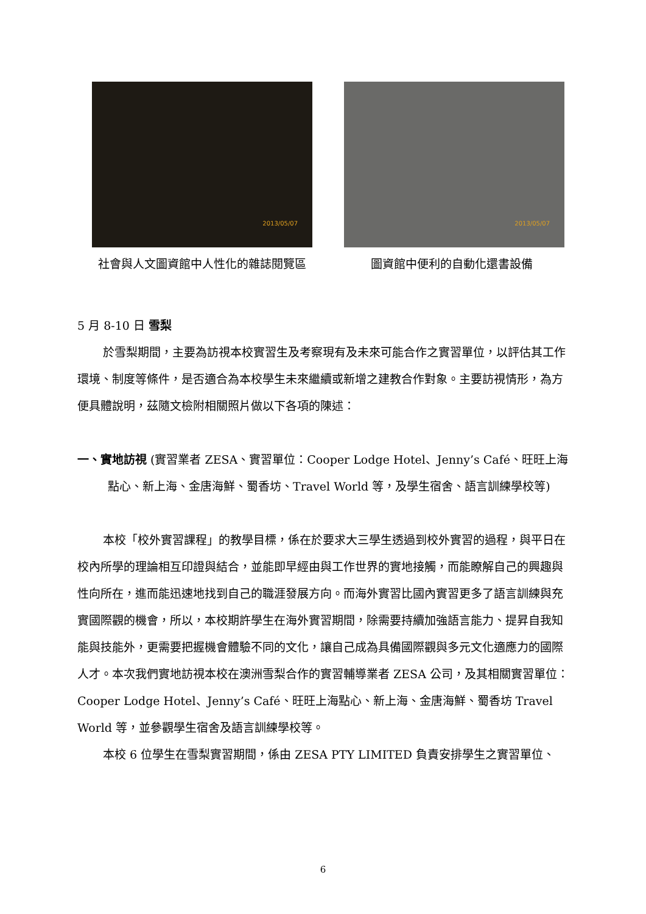2013/05/07
社會與人文圖資館中人性化的雜誌閱覽區
2013/05/07
圖資館中便利的自動化還書設備
5 月 8-10 日 雪梨
於雪梨期間，主要為訪視本校實習生及考察現有及未來可能合作之實習單位，以評估其工作環境、制度等條件，是否適合為本校學生未來繼續或新增之建教合作對象。主要訪視情形，為方便具體說明，茲隨文檢附相關照片做以下各項的陳述：
一、實地訪視 (實習業者 ZESA、實習單位：Cooper Lodge Hotel、Jenny’s Café、旺旺上海點心、新上海、金唐海鮮、蜀香坊、Travel World 等，及學生宿舍、語言訓練學校等)
本校「校外實習課程」的教學目標，係在於要求大三學生透過到校外實習的過程，與平日在校內所學的理論相互印證與結合，並能即早經由與工作世界的實地接觸，而能瞭解自己的興趣與性向所在，進而能迅速地找到自己的職涯發展方向。而海外實習比國內實習更多了語言訓練與充實國際觀的機會，所以，本校期許學生在海外實習期間，除需要持續加強語言能力、提昇自我知能與技能外，更需要把握機會體驗不同的文化，讓自己成為具備國際觀與多元文化適應力的國際人才。本次我們實地訪視本校在澳洲雪梨合作的實習輔導業者 ZESA 公司，及其相關實習單位：Cooper Lodge Hotel、Jenny’s Café、旺旺上海點心、新上海、金唐海鮮、蜀香坊 Travel World 等，並參觀學生宿舍及語言訓練學校等。
本校 6 位學生在雪梨實習期間，係由 ZESA PTY LIMITED 負責安排學生之實習單位、
6